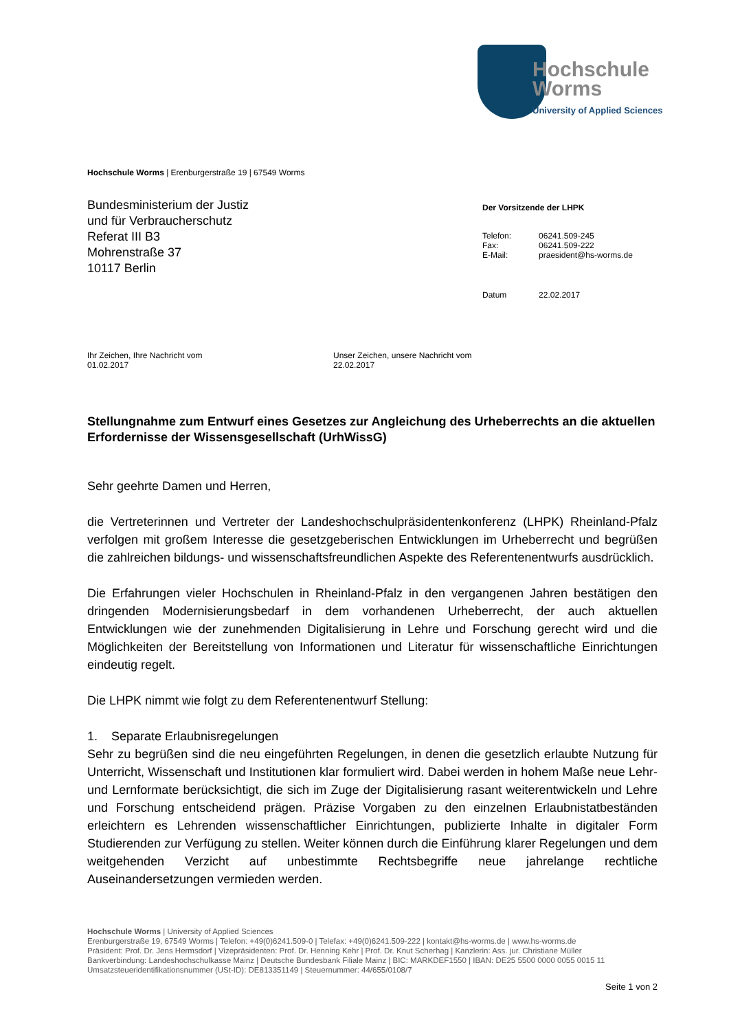Hochschule
Worms
University of Applied Sciences
Hochschule Worms | Erenburgerstraße 19 | 67549 Worms
Bundesministerium der Justiz
und für Verbraucherschutz
Referat III B3
Mohrenstraße 37
10117 Berlin
Der Vorsitzende der LHPK
| Telefon: | 06241.509-245 |
| Fax: | 06241.509-222 |
| E-Mail: | praesident@hs-worms.de |
| Datum | 22.02.2017 |
Ihr Zeichen, Ihre Nachricht vom
01.02.2017
Unser Zeichen, unsere Nachricht vom
22.02.2017
Stellungnahme zum Entwurf eines Gesetzes zur Angleichung des Urheberrechts an die aktuellen Erfordernisse der Wissensgesellschaft (UrhWissG)
Sehr geehrte Damen und Herren,
die Vertreterinnen und Vertreter der Landeshochschulpräsidentenkonferenz (LHPK) Rheinland-Pfalz verfolgen mit großem Interesse die gesetzgeberischen Entwicklungen im Urheberrecht und begrüßen die zahlreichen bildungs- und wissenschaftsfreundlichen Aspekte des Referentenentwurfs ausdrücklich.
Die Erfahrungen vieler Hochschulen in Rheinland-Pfalz in den vergangenen Jahren bestätigen den dringenden Modernisierungsbedarf in dem vorhandenen Urheberrecht, der auch aktuellen Entwicklungen wie der zunehmenden Digitalisierung in Lehre und Forschung gerecht wird und die Möglichkeiten der Bereitstellung von Informationen und Literatur für wissenschaftliche Einrichtungen eindeutig regelt.
Die LHPK nimmt wie folgt zu dem Referentenentwurf Stellung:
1. Separate Erlaubnisregelungen
Sehr zu begrüßen sind die neu eingeführten Regelungen, in denen die gesetzlich erlaubte Nutzung für Unterricht, Wissenschaft und Institutionen klar formuliert wird. Dabei werden in hohem Maße neue Lehr- und Lernformate berücksichtigt, die sich im Zuge der Digitalisierung rasant weiterentwickeln und Lehre und Forschung entscheidend prägen. Präzise Vorgaben zu den einzelnen Erlaubnistatbeständen erleichtern es Lehrenden wissenschaftlicher Einrichtungen, publizierte Inhalte in digitaler Form Studierenden zur Verfügung zu stellen. Weiter können durch die Einführung klarer Regelungen und dem weitgehenden Verzicht auf unbestimmte Rechtsbegriffe neue jahrelange rechtliche Auseinandersetzungen vermieden werden.
Hochschule Worms | University of Applied Sciences
Erenburgerstraße 19, 67549 Worms | Telefon: +49(0)6241.509-0 | Telefax: +49(0)6241.509-222 | kontakt@hs-worms.de | www.hs-worms.de
Präsident: Prof. Dr. Jens Hermsdorf | Vizepräsidenten: Prof. Dr. Henning Kehr | Prof. Dr. Knut Scherhag | Kanzlerin: Ass. jur. Christiane Müller
Bankverbindung: Landeshochschulkasse Mainz | Deutsche Bundesbank Filiale Mainz | BIC: MARKDEF1550 | IBAN: DE25 5500 0000 0055 0015 11
Umsatzsteueridentifikationsnummer (USt-ID): DE813351149 | Steuernummer: 44/655/0108/7
Seite 1 von 2